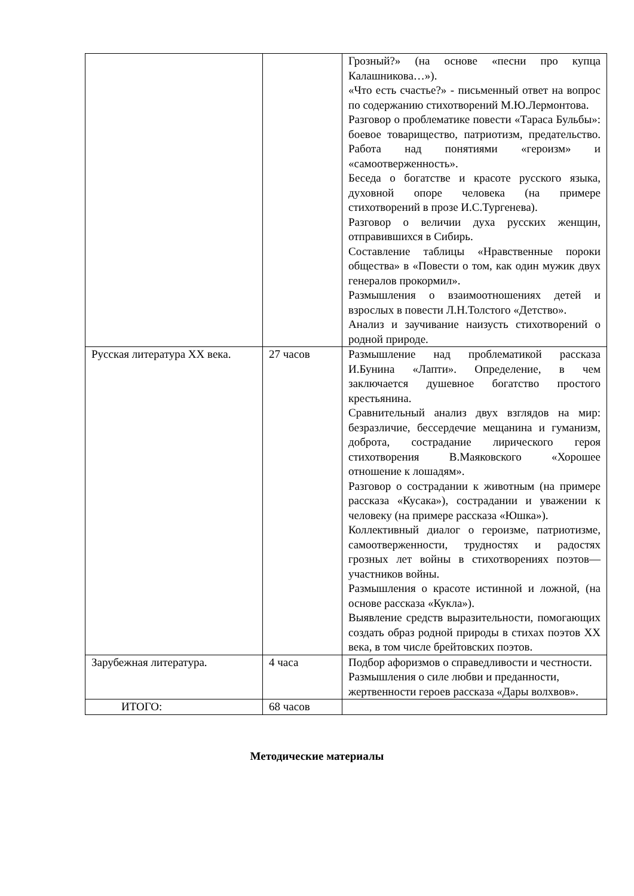| | | Грозный?» (на основе «песни про купца Калашникова…»). «Что есть счастье?» - письменный ответ на вопрос по содержанию стихотворений М.Ю.Лермонтова. Разговор о проблематике повести «Тараса Бульбы»: боевое товарищество, патриотизм, предательство. Работа над понятиями «героизм» и «самоотверженность». Беседа о богатстве и красоте русского языка, духовной опоре человека (на примере стихотворений в прозе И.С.Тургенева). Разговор о величии духа русских женщин, отправившихся в Сибирь. Составление таблицы «Нравственные пороки общества» в «Повести о том, как один мужик двух генералов прокормил». Размышления о взаимоотношениях детей и взрослых в повести Л.Н.Толстого «Детство». Анализ и заучивание наизусть стихотворений о родной природе. |
| Русская литература XX века. | 27 часов | Размышление над проблематикой рассказа И.Бунина «Лапти». Определение, в чем заключается душевное богатство простого крестьянина. Сравнительный анализ двух взглядов на мир: безразличие, бессердечие мещанина и гуманизм, доброта, сострадание лирического героя стихотворения В.Маяковского «Хорошее отношение к лошадям». Разговор о сострадании к животным (на примере рассказа «Кусака»), сострадании и уважении к человеку (на примере рассказа «Юшка»). Коллективный диалог о героизме, патриотизме, самоотверженности, трудностях и радостях грозных лет войны в стихотворениях поэтов—участников войны. Размышления о красоте истинной и ложной, (на основе рассказа «Кукла»). Выявление средств выразительности, помогающих создать образ родной природы в стихах поэтов XX века, в том числе брейтовских поэтов. |
| Зарубежная литература. | 4 часа | Подбор афоризмов о справедливости и честности. Размышления о силе любви и преданности, жертвенности героев рассказа «Дары волхвов». |
| ИТОГО: | 68 часов | |
Методические материалы